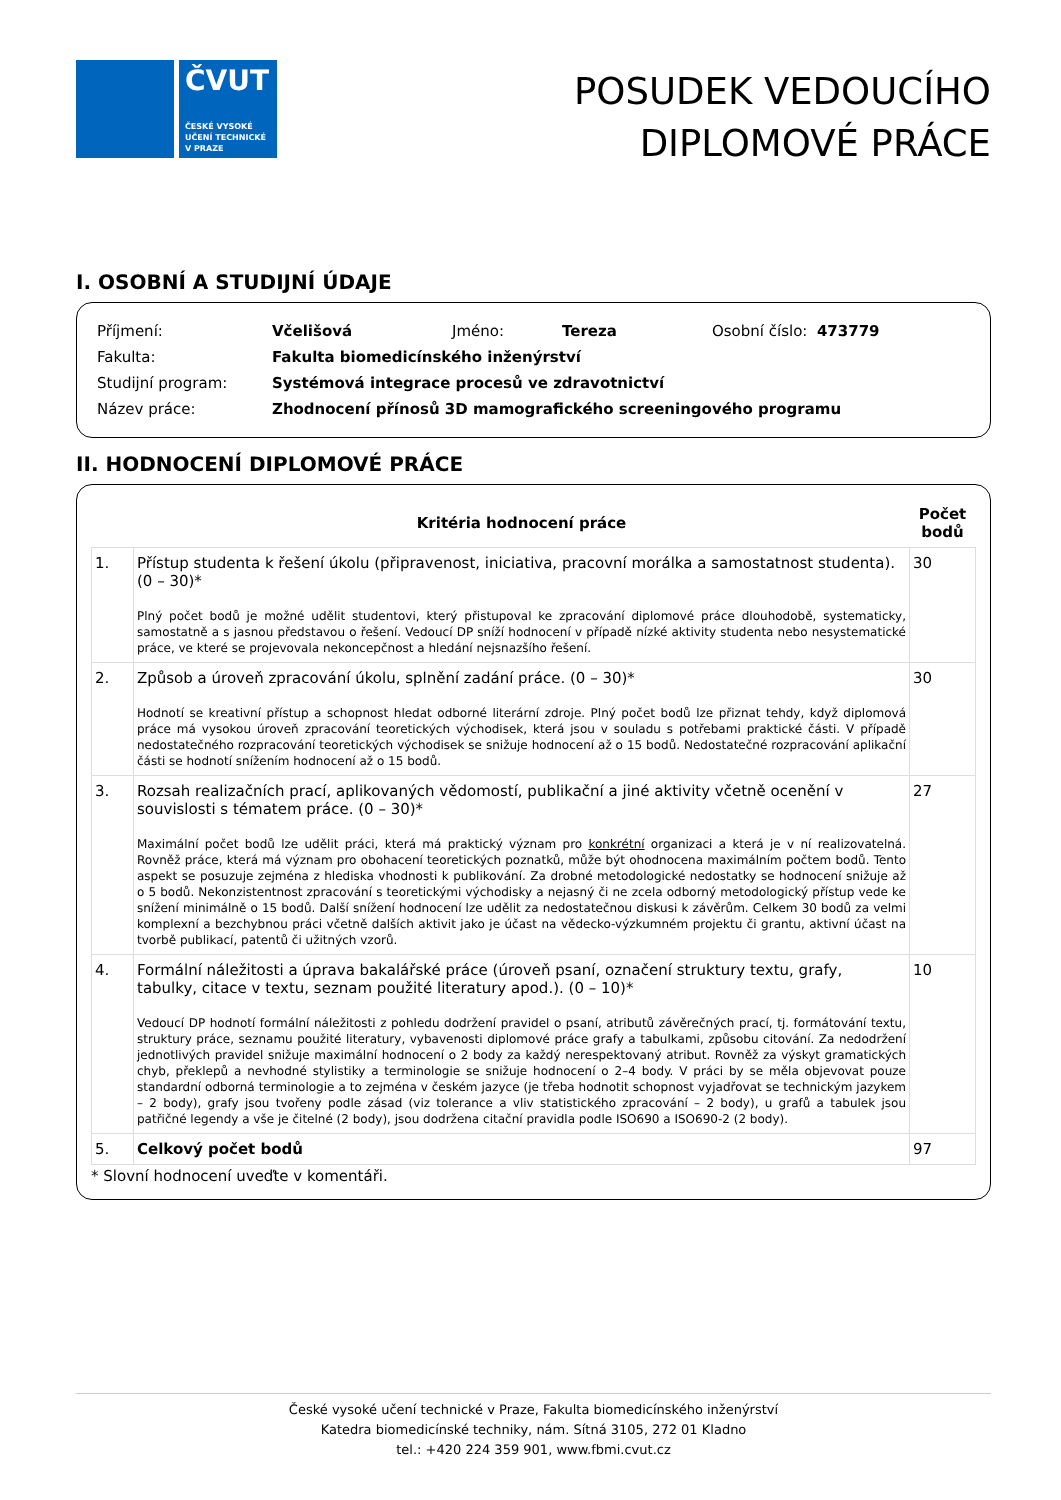ČVUT
ČESKÉ VYSOKÉ
UČENÍ TECHNICKÉ
V PRAZE
POSUDEK VEDOUCÍHO
DIPLOMOVÉ PRÁCE
I. OSOBNÍ A STUDIJNÍ ÚDAJE
| Příjmení: | Včelišová | Jméno: | Tereza | Osobní číslo: 473779 |
| Fakulta: | Fakulta biomedicínského inženýrství | | | |
| Studijní program: | Systémová integrace procesů ve zdravotnictví | | | |
| Název práce: | Zhodnocení přínosů 3D mamografického screeningového programu | | | |
II. HODNOCENÍ DIPLOMOVÉ PRÁCE
| | Kritéria hodnocení práce | Počet bodů |
| --- | --- | --- |
| 1. | Přístup studenta k řešení úkolu (připravenost, iniciativa, pracovní morálka a samostatnost studenta). (0 – 30)* Plný počet bodů je možné udělit studentovi, který přistupoval ke zpracování diplomové práce dlouhodobě, systematicky, samostatně a s jasnou představou o řešení. Vedoucí DP sníží hodnocení v případě nízké aktivity studenta nebo nesystematické práce, ve které se projevovala nekoncepčnost a hledání nejsnazšího řešení. | 30 |
| 2. | Způsob a úroveň zpracování úkolu, splnění zadání práce. (0 – 30)* Hodnotí se kreativní přístup a schopnost hledat odborné literární zdroje. Plný počet bodů lze přiznat tehdy, když diplomová práce má vysokou úroveň zpracování teoretických východisek, která jsou v souladu s potřebami praktické části. V případě nedostatečného rozpracování teoretických východisek se snižuje hodnocení až o 15 bodů. Nedostatečné rozpracování aplikační části se hodnotí snížením hodnocení až o 15 bodů. | 30 |
| 3. | Rozsah realizačních prací, aplikovaných vědomostí, publikační a jiné aktivity včetně ocenění v souvislosti s tématem práce. (0 – 30)* Maximální počet bodů lze udělit práci, která má praktický význam pro konkrétní organizaci a která je v ní realizovatelná. Rovněž práce, která má význam pro obohacení teoretických poznatků, může být ohodnocena maximálním počtem bodů. Tento aspekt se posuzuje zejména z hlediska vhodnosti k publikování. Za drobné metodologické nedostatky se hodnocení snižuje až o 5 bodů. Nekonzistentnost zpracování s teoretickými východisky a nejasný či ne zcela odborný metodologický přístup vede ke snížení minimálně o 15 bodů. Další snížení hodnocení lze udělit za nedostatečnou diskusi k závěrům. Celkem 30 bodů za velmi komplexní a bezchybnou práci včetně dalších aktivit jako je účast na vědecko-výzkumném projektu či grantu, aktivní účast na tvorbě publikací, patentů či užitných vzorů. | 27 |
| 4. | Formální náležitosti a úprava bakalářské práce (úroveň psaní, označení struktury textu, grafy, tabulky, citace v textu, seznam použité literatury apod.). (0 – 10)* Vedoucí DP hodnotí formální náležitosti z pohledu dodržení pravidel o psaní, atributů závěrečných prací, tj. formátování textu, struktury práce, seznamu použité literatury, vybavenosti diplomové práce grafy a tabulkami, způsobu citování. Za nedodržení jednotlivých pravidel snižuje maximální hodnocení o 2 body za každý nerespektovaný atribut. Rovněž za výskyt gramatických chyb, překlepů a nevhodné stylistiky a terminologie se snižuje hodnocení o 2–4 body. V práci by se měla objevovat pouze standardní odborná terminologie a to zejména v českém jazyce (je třeba hodnotit schopnost vyjadřovat se technickým jazykem – 2 body), grafy jsou tvořeny podle zásad (viz tolerance a vliv statistického zpracování – 2 body), u grafů a tabulek jsou patřičné legendy a vše je čitelné (2 body), jsou dodržena citační pravidla podle ISO690 a ISO690-2 (2 body). | 10 |
| 5. | Celkový počet bodů | 97 |
* Slovní hodnocení uveďte v komentáři.
České vysoké učení technické v Praze, Fakulta biomedicínského inženýrství
Katedra biomedicínské techniky, nám. Sítná 3105, 272 01 Kladno
tel.: +420 224 359 901, www.fbmi.cvut.cz